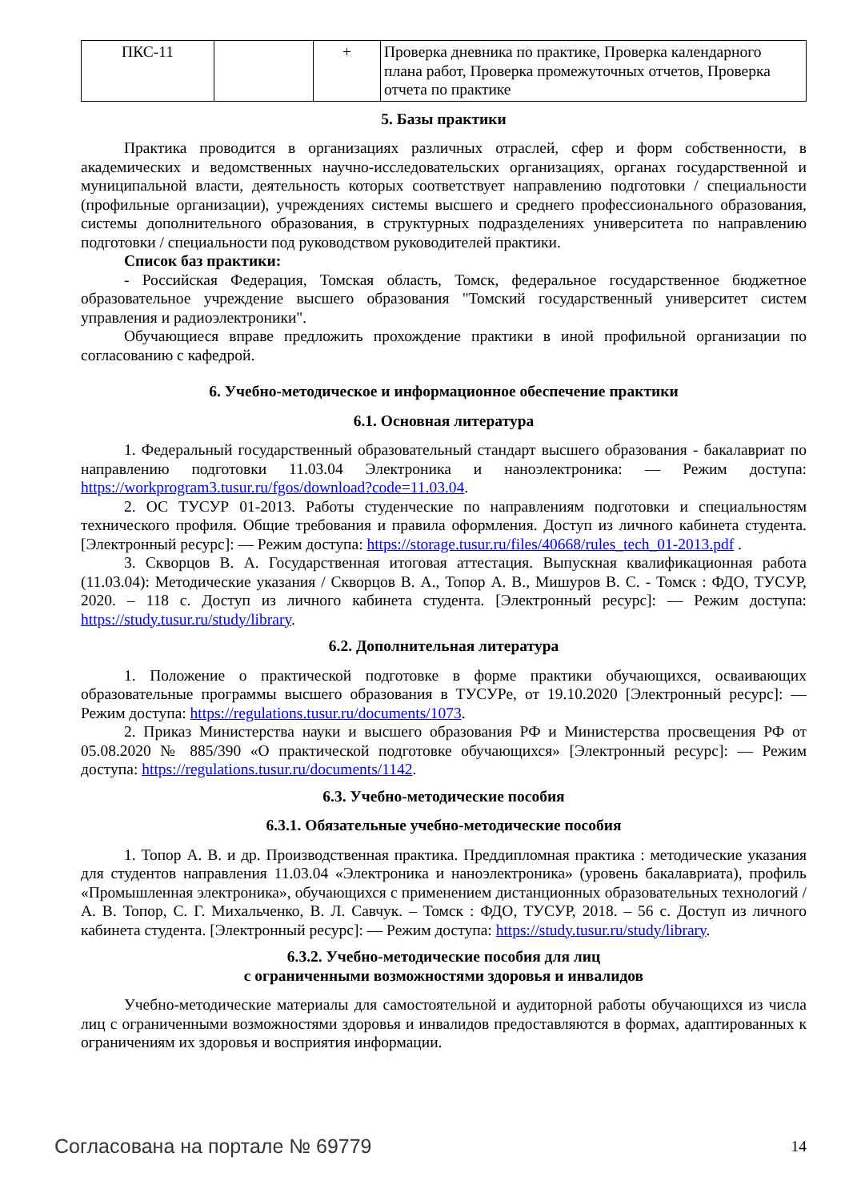| ПКС-11 | | + | Проверка дневника по практике, Проверка календарного плана работ, Проверка промежуточных отчетов, Проверка отчета по практике |
5. Базы практики
Практика проводится в организациях различных отраслей, сфер и форм собственности, в академических и ведомственных научно-исследовательских организациях, органах государственной и муниципальной власти, деятельность которых соответствует направлению подготовки / специальности (профильные организации), учреждениях системы высшего и среднего профессионального образования, системы дополнительного образования, в структурных подразделениях университета по направлению подготовки / специальности под руководством руководителей практики.
Список баз практики:
- Российская Федерация, Томская область, Томск, федеральное государственное бюджетное образовательное учреждение высшего образования "Томский государственный университет систем управления и радиоэлектроники".
Обучающиеся вправе предложить прохождение практики в иной профильной организации по согласованию с кафедрой.
6. Учебно-методическое и информационное обеспечение практики
6.1. Основная литература
1. Федеральный государственный образовательный стандарт высшего образования - бакалавриат по направлению подготовки 11.03.04 Электроника и наноэлектроника: — Режим доступа: https://workprogram3.tusur.ru/fgos/download?code=11.03.04.
2. ОС ТУСУР 01-2013. Работы студенческие по направлениям подготовки и специальностям технического профиля. Общие требования и правила оформления. Доступ из личного кабинета студента. [Электронный ресурс]: — Режим доступа: https://storage.tusur.ru/files/40668/rules_tech_01-2013.pdf .
3. Скворцов В. А. Государственная итоговая аттестация. Выпускная квалификационная работа (11.03.04): Методические указания / Скворцов В. А., Топор А. В., Мишуров В. С. - Томск : ФДО, ТУСУР, 2020. – 118 с. Доступ из личного кабинета студента. [Электронный ресурс]: — Режим доступа: https://study.tusur.ru/study/library.
6.2. Дополнительная литература
1. Положение о практической подготовке в форме практики обучающихся, осваивающих образовательные программы высшего образования в ТУСУРе, от 19.10.2020 [Электронный ресурс]: — Режим доступа: https://regulations.tusur.ru/documents/1073.
2. Приказ Министерства науки и высшего образования РФ и Министерства просвещения РФ от 05.08.2020 № 885/390 «О практической подготовке обучающихся» [Электронный ресурс]: — Режим доступа: https://regulations.tusur.ru/documents/1142.
6.3. Учебно-методические пособия
6.3.1. Обязательные учебно-методические пособия
1. Топор А. В. и др. Производственная практика. Преддипломная практика : методические указания для студентов направления 11.03.04 «Электроника и наноэлектроника» (уровень бакалавриата), профиль «Промышленная электроника», обучающихся с применением дистанционных образовательных технологий / А. В. Топор, С. Г. Михальченко, В. Л. Савчук. – Томск : ФДО, ТУСУР, 2018. – 56 с. Доступ из личного кабинета студента. [Электронный ресурс]: — Режим доступа: https://study.tusur.ru/study/library.
6.3.2. Учебно-методические пособия для лиц
с ограниченными возможностями здоровья и инвалидов
Учебно-методические материалы для самостоятельной и аудиторной работы обучающихся из числа лиц с ограниченными возможностями здоровья и инвалидов предоставляются в формах, адаптированных к ограничениям их здоровья и восприятия информации.
Согласована на портале № 69779 14